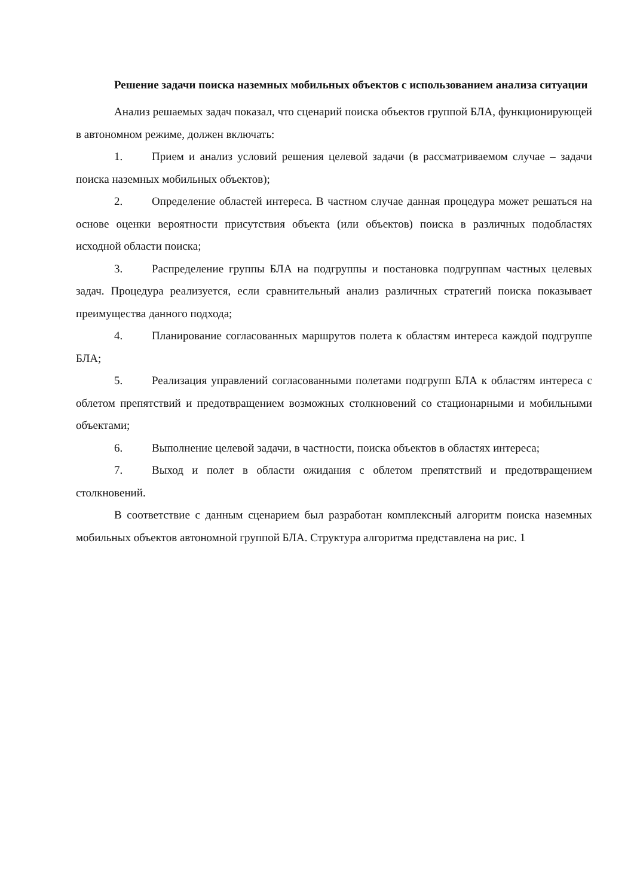Решение задачи поиска наземных мобильных объектов с использованием анализа ситуации
Анализ решаемых задач показал, что сценарий поиска объектов группой БЛА, функционирующей в автономном режиме, должен включать:
1. Прием и анализ условий решения целевой задачи (в рассматриваемом случае – задачи поиска наземных мобильных объектов);
2. Определение областей интереса. В частном случае данная процедура может решаться на основе оценки вероятности присутствия объекта (или объектов) поиска в различных подобластях исходной области поиска;
3. Распределение группы БЛА на подгруппы и постановка подгруппам частных целевых задач. Процедура реализуется, если сравнительный анализ различных стратегий поиска показывает преимущества данного подхода;
4. Планирование согласованных маршрутов полета к областям интереса каждой подгруппе БЛА;
5. Реализация управлений согласованными полетами подгрупп БЛА к областям интереса с облетом препятствий и предотвращением возможных столкновений со стационарными и мобильными объектами;
6. Выполнение целевой задачи, в частности, поиска объектов в областях интереса;
7. Выход и полет в области ожидания с облетом препятствий и предотвращением столкновений.
В соответствие с данным сценарием был разработан комплексный алгоритм поиска наземных мобильных объектов автономной группой БЛА. Структура алгоритма представлена на рис. 1